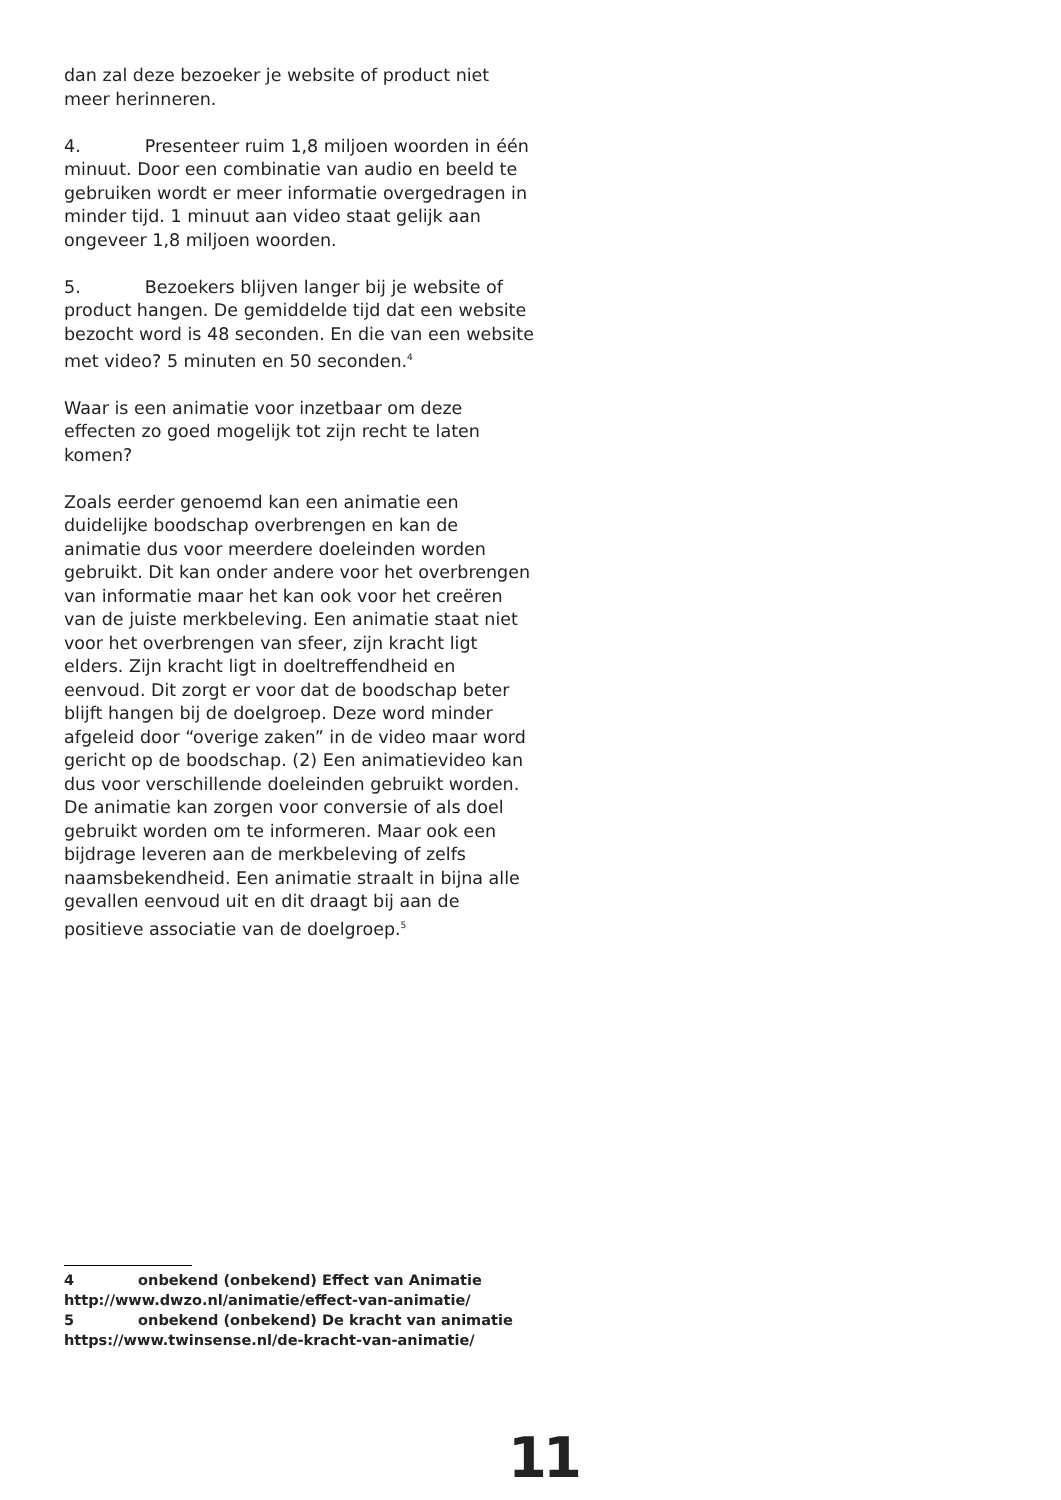dan zal deze bezoeker je website of product niet meer herinneren.
4. Presenteer ruim 1,8 miljoen woorden in één minuut. Door een combinatie van audio en beeld te gebruiken wordt er meer informatie overgedragen in minder tijd. 1 minuut aan video staat gelijk aan ongeveer 1,8 miljoen woorden.
5. Bezoekers blijven langer bij je website of product hangen. De gemiddelde tijd dat een website bezocht word is 48 seconden. En die van een website met video? 5 minuten en 50 seconden.<sup>4</sup>
Waar is een animatie voor inzetbaar om deze effecten zo goed mogelijk tot zijn recht te laten komen?
Zoals eerder genoemd kan een animatie een duidelijke boodschap overbrengen en kan de animatie dus voor meerdere doeleinden worden gebruikt. Dit kan onder andere voor het overbrengen van informatie maar het kan ook voor het creëren van de juiste merkbeleving. Een animatie staat niet voor het overbrengen van sfeer, zijn kracht ligt elders. Zijn kracht ligt in doeltreffendheid en eenvoud. Dit zorgt er voor dat de boodschap beter blijft hangen bij de doelgroep. Deze word minder afgeleid door “overige zaken” in de video maar word gericht op de boodschap. (2) Een animatievideo kan dus voor verschillende doeleinden gebruikt worden. De animatie kan zorgen voor conversie of als doel gebruikt worden om te informeren. Maar ook een bijdrage leveren aan de merkbeleving of zelfs naamsbekendheid. Een animatie straalt in bijna alle gevallen eenvoud uit en dit draagt bij aan de positieve associatie van de doelgroep.<sup>5</sup>
4 onbekend (onbekend) Effect van Animatie
http://www.dwzo.nl/animatie/effect-van-animatie/
5 onbekend (onbekend) De kracht van animatie
https://www.twinsense.nl/de-kracht-van-animatie/
11